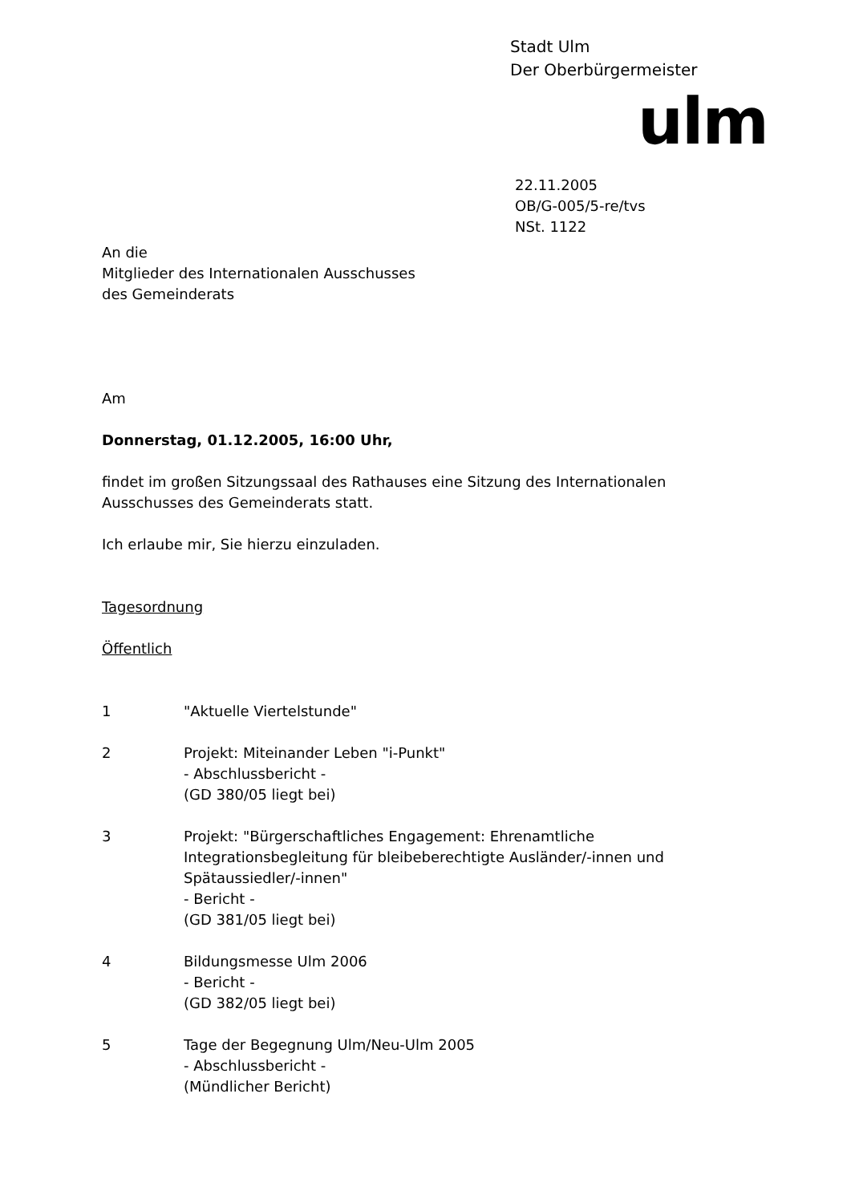Stadt Ulm
Der Oberbürgermeister
ulm
22.11.2005
OB/G-005/5-re/tvs
NSt. 1122
An die
Mitglieder des Internationalen Ausschusses
des Gemeinderats
Am
Donnerstag, 01.12.2005, 16:00 Uhr,
findet im großen Sitzungssaal des Rathauses eine Sitzung des Internationalen Ausschusses des Gemeinderats statt.
Ich erlaube mir, Sie hierzu einzuladen.
Tagesordnung
Öffentlich
1 "Aktuelle Viertelstunde"
2 Projekt: Miteinander Leben "i-Punkt"
- Abschlussbericht -
(GD 380/05 liegt bei)
3 Projekt: "Bürgerschaftliches Engagement: Ehrenamtliche Integrationsbegleitung für bleibeberechtigte Ausländer/-innen und Spätaussiedler/-innen"
- Bericht -
(GD 381/05 liegt bei)
4 Bildungsmesse Ulm 2006
- Bericht -
(GD 382/05 liegt bei)
5 Tage der Begegnung Ulm/Neu-Ulm 2005
- Abschlussbericht -
(Mündlicher Bericht)